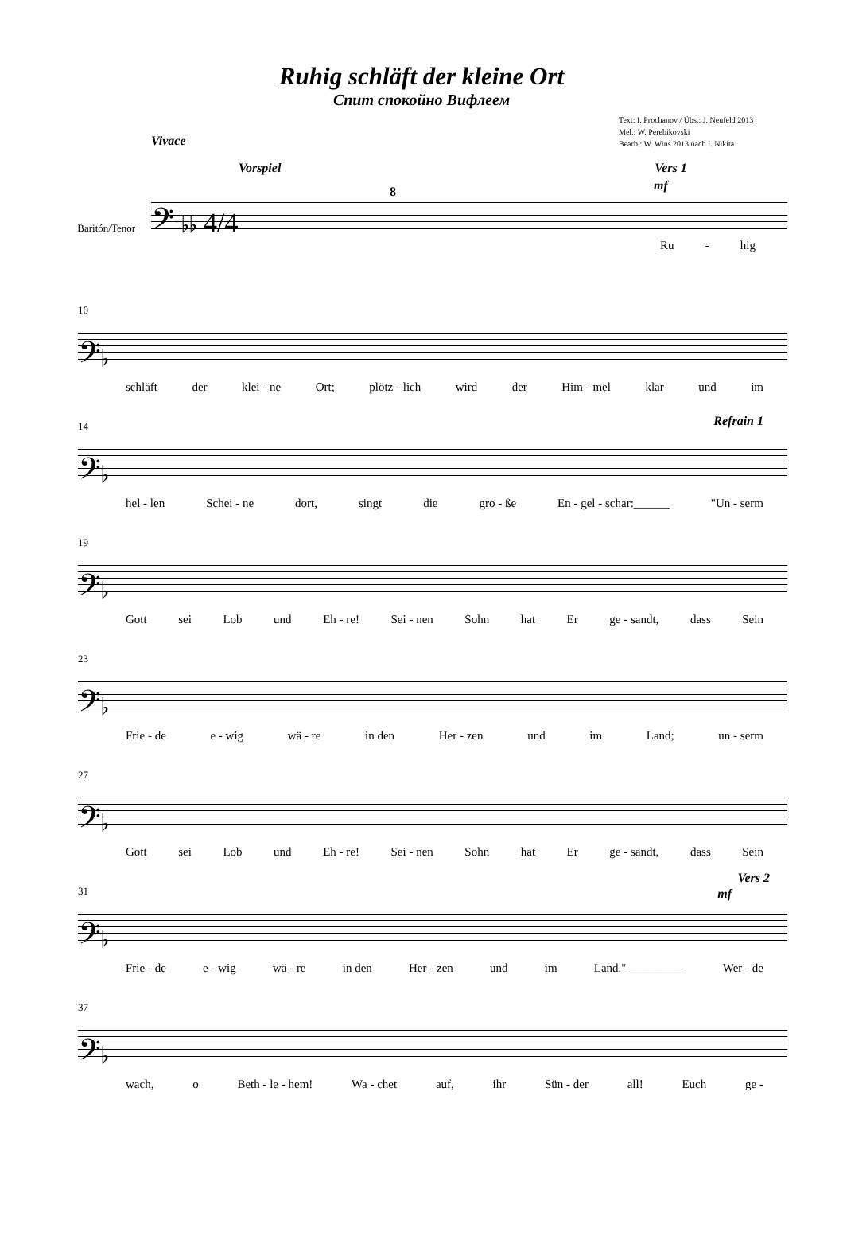Ruhig schläft der kleine Ort
Спит спокойно Вифлеем
Text: I. Prochanov / Übs.: J. Neufeld 2013
Mel.: W. Perebikovski
Bearb.: W. Wins 2013 nach I. Nikita
Vivace
Vorspiel Vers 1
mf
Baritón/Tenor
𝄢 ♭♭ 4/4
8
Ru - hig
10
𝄢♭
schläft der klei - ne Ort; plötz - lich wird der Him - mel klar und im
14 Refrain 1
𝄢♭
hel - len Schei - ne dort, singt die gro - ße En - gel - schar:______ "Un - serm
19
𝄢♭
Gott sei Lob und Eh - re! Sei - nen Sohn hat Er ge - sandt, dass Sein
23
𝄢♭
Frie - de e - wig wä - re in den Her - zen und im Land; un - serm
27
𝄢♭
Gott sei Lob und Eh - re! Sei - nen Sohn hat Er ge - sandt, dass Sein
31
Vers 2
mf
𝄢♭
Frie - de e - wig wä - re in den Her - zen und im Land."__________ Wer - de
37
𝄢♭
wach, o Beth - le - hem! Wa - chet auf, ihr Sün - der all! Euch ge -